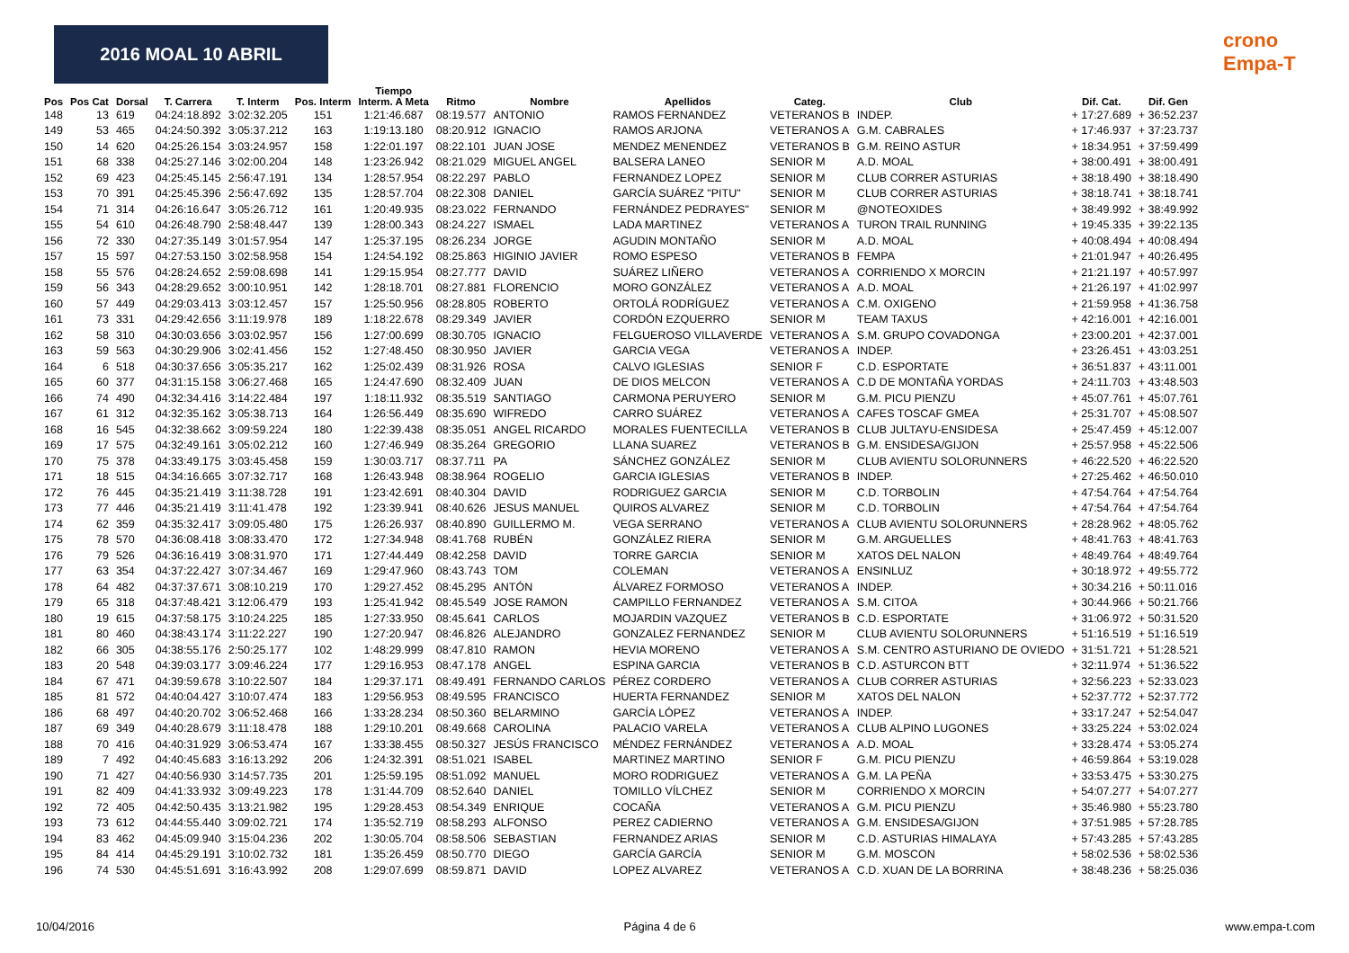2016 MOAL 10 ABRIL
crono Empa-T
| Pos | Pos Cat | Dorsal | T. Carrera | T. Interm | Pos. Interm | Tiempo Interm. A Meta | Ritmo | Nombre | Apellidos | Categ. | Club | Dif. Cat. | Dif. Gen |
| --- | --- | --- | --- | --- | --- | --- | --- | --- | --- | --- | --- | --- | --- |
| 148 | 13 | 619 | 04:24:18.892 | 3:02:32.205 | 151 | 1:21:46.687 | 08:19.577 | ANTONIO | RAMOS FERNANDEZ | VETERANOS B | INDEP. | + 17:27.689 | + 36:52.237 |
| 149 | 53 | 465 | 04:24:50.392 | 3:05:37.212 | 163 | 1:19:13.180 | 08:20.912 | IGNACIO | RAMOS ARJONA | VETERANOS A | G.M. CABRALES | + 17:46.937 | + 37:23.737 |
| 150 | 14 | 620 | 04:25:26.154 | 3:03:24.957 | 158 | 1:22:01.197 | 08:22.101 | JUAN JOSE | MENDEZ MENENDEZ | VETERANOS B | G.M. REINO ASTUR | + 18:34.951 | + 37:59.499 |
| 151 | 68 | 338 | 04:25:27.146 | 3:02:00.204 | 148 | 1:23:26.942 | 08:21.029 | MIGUEL ANGEL | BALSERA LANEO | SENIOR M | A.D. MOAL | + 38:00.491 | + 38:00.491 |
| 152 | 69 | 423 | 04:25:45.145 | 2:56:47.191 | 134 | 1:28:57.954 | 08:22.297 | PABLO | FERNANDEZ LOPEZ | SENIOR M | CLUB CORRER ASTURIAS | + 38:18.490 | + 38:18.490 |
| 153 | 70 | 391 | 04:25:45.396 | 2:56:47.692 | 135 | 1:28:57.704 | 08:22.308 | DANIEL | GARCÍA SUÁREZ "PITU" | SENIOR M | CLUB CORRER ASTURIAS | + 38:18.741 | + 38:18.741 |
| 154 | 71 | 314 | 04:26:16.647 | 3:05:26.712 | 161 | 1:20:49.935 | 08:23.022 | FERNANDO | FERNÁNDEZ PEDRAYES" | SENIOR M | @NOTEOXIDES | + 38:49.992 | + 38:49.992 |
| 155 | 54 | 610 | 04:26:48.790 | 2:58:48.447 | 139 | 1:28:00.343 | 08:24.227 | ISMAEL | LADA MARTINEZ | VETERANOS A | TURON TRAIL RUNNING | + 19:45.335 | + 39:22.135 |
| 156 | 72 | 330 | 04:27:35.149 | 3:01:57.954 | 147 | 1:25:37.195 | 08:26.234 | JORGE | AGUDIN MONTAÑO | SENIOR M | A.D. MOAL | + 40:08.494 | + 40:08.494 |
| 157 | 15 | 597 | 04:27:53.150 | 3:02:58.958 | 154 | 1:24:54.192 | 08:25.863 | HIGINIO JAVIER | ROMO ESPESO | VETERANOS B | FEMPA | + 21:01.947 | + 40:26.495 |
| 158 | 55 | 576 | 04:28:24.652 | 2:59:08.698 | 141 | 1:29:15.954 | 08:27.777 | DAVID | SUÁREZ LIÑERO | VETERANOS A | CORRIENDO X MORCIN | + 21:21.197 | + 40:57.997 |
| 159 | 56 | 343 | 04:28:29.652 | 3:00:10.951 | 142 | 1:28:18.701 | 08:27.881 | FLORENCIO | MORO GONZÁLEZ | VETERANOS A | A.D. MOAL | + 21:26.197 | + 41:02.997 |
| 160 | 57 | 449 | 04:29:03.413 | 3:03:12.457 | 157 | 1:25:50.956 | 08:28.805 | ROBERTO | ORTOLÁ RODRÍGUEZ | VETERANOS A | C.M. OXIGENO | + 21:59.958 | + 41:36.758 |
| 161 | 73 | 331 | 04:29:42.656 | 3:11:19.978 | 189 | 1:18:22.678 | 08:29.349 | JAVIER | CORDÓN EZQUERRO | SENIOR M | TEAM TAXUS | + 42:16.001 | + 42:16.001 |
| 162 | 58 | 310 | 04:30:03.656 | 3:03:02.957 | 156 | 1:27:00.699 | 08:30.705 | IGNACIO | FELGUEROSO VILLAVERDE | VETERANOS A | S.M. GRUPO COVADONGA | + 23:00.201 | + 42:37.001 |
| 163 | 59 | 563 | 04:30:29.906 | 3:02:41.456 | 152 | 1:27:48.450 | 08:30.950 | JAVIER | GARCIA VEGA | VETERANOS A | INDEP. | + 23:26.451 | + 43:03.251 |
| 164 | 6 | 518 | 04:30:37.656 | 3:05:35.217 | 162 | 1:25:02.439 | 08:31.926 | ROSA | CALVO IGLESIAS | SENIOR F | C.D. ESPORTATE | + 36:51.837 | + 43:11.001 |
| 165 | 60 | 377 | 04:31:15.158 | 3:06:27.468 | 165 | 1:24:47.690 | 08:32.409 | JUAN | DE DIOS MELCON | VETERANOS A | C.D DE MONTAÑA YORDAS | + 24:11.703 | + 43:48.503 |
| 166 | 74 | 490 | 04:32:34.416 | 3:14:22.484 | 197 | 1:18:11.932 | 08:35.519 | SANTIAGO | CARMONA PERUYERO | SENIOR M | G.M. PICU PIENZU | + 45:07.761 | + 45:07.761 |
| 167 | 61 | 312 | 04:32:35.162 | 3:05:38.713 | 164 | 1:26:56.449 | 08:35.690 | WIFREDO | CARRO SUÁREZ | VETERANOS A | CAFES TOSCAF GMEA | + 25:31.707 | + 45:08.507 |
| 168 | 16 | 545 | 04:32:38.662 | 3:09:59.224 | 180 | 1:22:39.438 | 08:35.051 | ANGEL RICARDO | MORALES FUENTECILLA | VETERANOS B | CLUB JULTAYU-ENSIDESA | + 25:47.459 | + 45:12.007 |
| 169 | 17 | 575 | 04:32:49.161 | 3:05:02.212 | 160 | 1:27:46.949 | 08:35.264 | GREGORIO | LLANA SUAREZ | VETERANOS B | G.M. ENSIDESA/GIJON | + 25:57.958 | + 45:22.506 |
| 170 | 75 | 378 | 04:33:49.175 | 3:03:45.458 | 159 | 1:30:03.717 | 08:37.711 | PA | SÁNCHEZ GONZÁLEZ | SENIOR M | CLUB AVIENTU SOLORUNNERS | + 46:22.520 | + 46:22.520 |
| 171 | 18 | 515 | 04:34:16.665 | 3:07:32.717 | 168 | 1:26:43.948 | 08:38.964 | ROGELIO | GARCIA IGLESIAS | VETERANOS B | INDEP. | + 27:25.462 | + 46:50.010 |
| 172 | 76 | 445 | 04:35:21.419 | 3:11:38.728 | 191 | 1:23:42.691 | 08:40.304 | DAVID | RODRIGUEZ GARCIA | SENIOR M | C.D. TORBOLIN | + 47:54.764 | + 47:54.764 |
| 173 | 77 | 446 | 04:35:21.419 | 3:11:41.478 | 192 | 1:23:39.941 | 08:40.626 | JESUS MANUEL | QUIROS ALVAREZ | SENIOR M | C.D. TORBOLIN | + 47:54.764 | + 47:54.764 |
| 174 | 62 | 359 | 04:35:32.417 | 3:09:05.480 | 175 | 1:26:26.937 | 08:40.890 | GUILLERMO M. | VEGA SERRANO | VETERANOS A | CLUB AVIENTU SOLORUNNERS | + 28:28.962 | + 48:05.762 |
| 175 | 78 | 570 | 04:36:08.418 | 3:08:33.470 | 172 | 1:27:34.948 | 08:41.768 | RUBÉN | GONZÁLEZ RIERA | SENIOR M | G.M. ARGUELLES | + 48:41.763 | + 48:41.763 |
| 176 | 79 | 526 | 04:36:16.419 | 3:08:31.970 | 171 | 1:27:44.449 | 08:42.258 | DAVID | TORRE GARCIA | SENIOR M | XATOS DEL NALON | + 48:49.764 | + 48:49.764 |
| 177 | 63 | 354 | 04:37:22.427 | 3:07:34.467 | 169 | 1:29:47.960 | 08:43.743 | TOM | COLEMAN | VETERANOS A | ENSINLUZ | + 30:18.972 | + 49:55.772 |
| 178 | 64 | 482 | 04:37:37.671 | 3:08:10.219 | 170 | 1:29:27.452 | 08:45.295 | ANTÓN | ÁLVAREZ FORMOSO | VETERANOS A | INDEP. | + 30:34.216 | + 50:11.016 |
| 179 | 65 | 318 | 04:37:48.421 | 3:12:06.479 | 193 | 1:25:41.942 | 08:45.549 | JOSE RAMON | CAMPILLO FERNANDEZ | VETERANOS A | S.M. CITOA | + 30:44.966 | + 50:21.766 |
| 180 | 19 | 615 | 04:37:58.175 | 3:10:24.225 | 185 | 1:27:33.950 | 08:45.641 | CARLOS | MOJARDIN VAZQUEZ | VETERANOS B | C.D. ESPORTATE | + 31:06.972 | + 50:31.520 |
| 181 | 80 | 460 | 04:38:43.174 | 3:11:22.227 | 190 | 1:27:20.947 | 08:46.826 | ALEJANDRO | GONZALEZ FERNANDEZ | SENIOR M | CLUB AVIENTU SOLORUNNERS | + 51:16.519 | + 51:16.519 |
| 182 | 66 | 305 | 04:38:55.176 | 2:50:25.177 | 102 | 1:48:29.999 | 08:47.810 | RAMON | HEVIA MORENO | VETERANOS A | S.M. CENTRO ASTURIANO DE OVIEDO | + 31:51.721 | + 51:28.521 |
| 183 | 20 | 548 | 04:39:03.177 | 3:09:46.224 | 177 | 1:29:16.953 | 08:47.178 | ANGEL | ESPINA GARCIA | VETERANOS B | C.D. ASTURCON BTT | + 32:11.974 | + 51:36.522 |
| 184 | 67 | 471 | 04:39:59.678 | 3:10:22.507 | 184 | 1:29:37.171 | 08:49.491 | FERNANDO CARLOS | PÉREZ CORDERO | VETERANOS A | CLUB CORRER ASTURIAS | + 32:56.223 | + 52:33.023 |
| 185 | 81 | 572 | 04:40:04.427 | 3:10:07.474 | 183 | 1:29:56.953 | 08:49.595 | FRANCISCO | HUERTA FERNANDEZ | SENIOR M | XATOS DEL NALON | + 52:37.772 | + 52:37.772 |
| 186 | 68 | 497 | 04:40:20.702 | 3:06:52.468 | 166 | 1:33:28.234 | 08:50.360 | BELARMINO | GARCÍA LÓPEZ | VETERANOS A | INDEP. | + 33:17.247 | + 52:54.047 |
| 187 | 69 | 349 | 04:40:28.679 | 3:11:18.478 | 188 | 1:29:10.201 | 08:49.668 | CAROLINA | PALACIO VARELA | VETERANOS A | CLUB ALPINO LUGONES | + 33:25.224 | + 53:02.024 |
| 188 | 70 | 416 | 04:40:31.929 | 3:06:53.474 | 167 | 1:33:38.455 | 08:50.327 | JESÚS FRANCISCO | MÉNDEZ FERNÁNDEZ | VETERANOS A | A.D. MOAL | + 33:28.474 | + 53:05.274 |
| 189 | 7 | 492 | 04:40:45.683 | 3:16:13.292 | 206 | 1:24:32.391 | 08:51.021 | ISABEL | MARTINEZ MARTINO | SENIOR F | G.M. PICU PIENZU | + 46:59.864 | + 53:19.028 |
| 190 | 71 | 427 | 04:40:56.930 | 3:14:57.735 | 201 | 1:25:59.195 | 08:51.092 | MANUEL | MORO RODRIGUEZ | VETERANOS A | G.M. LA PEÑA | + 33:53.475 | + 53:30.275 |
| 191 | 82 | 409 | 04:41:33.932 | 3:09:49.223 | 178 | 1:31:44.709 | 08:52.640 | DANIEL | TOMILLO VÍLCHEZ | SENIOR M | CORRIENDO X MORCIN | + 54:07.277 | + 54:07.277 |
| 192 | 72 | 405 | 04:42:50.435 | 3:13:21.982 | 195 | 1:29:28.453 | 08:54.349 | ENRIQUE | COCAÑA | VETERANOS A | G.M. PICU PIENZU | + 35:46.980 | + 55:23.780 |
| 193 | 73 | 612 | 04:44:55.440 | 3:09:02.721 | 174 | 1:35:52.719 | 08:58.293 | ALFONSO | PEREZ CADIERNO | VETERANOS A | G.M. ENSIDESA/GIJON | + 37:51.985 | + 57:28.785 |
| 194 | 83 | 462 | 04:45:09.940 | 3:15:04.236 | 202 | 1:30:05.704 | 08:58.506 | SEBASTIAN | FERNANDEZ ARIAS | SENIOR M | C.D. ASTURIAS HIMALAYA | + 57:43.285 | + 57:43.285 |
| 195 | 84 | 414 | 04:45:29.191 | 3:10:02.732 | 181 | 1:35:26.459 | 08:50.770 | DIEGO | GARCÍA GARCÍA | SENIOR M | G.M. MOSCON | + 58:02.536 | + 58:02.536 |
| 196 | 74 | 530 | 04:45:51.691 | 3:16:43.992 | 208 | 1:29:07.699 | 08:59.871 | DAVID | LOPEZ ALVAREZ | VETERANOS A | C.D. XUAN DE LA BORRINA | + 38:48.236 | + 58:25.036 |
10/04/2016 Página 4 de 6 www.empa-t.com